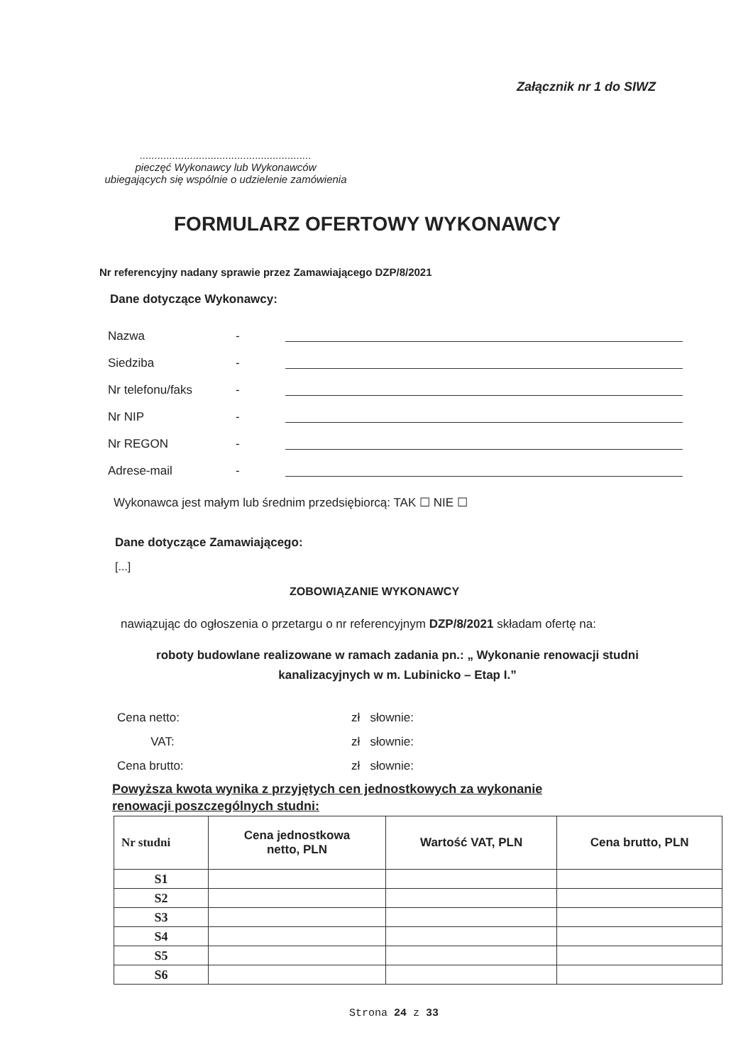Załącznik nr 1 do SIWZ
..........................................................
pieczęć Wykonawcy lub Wykonawców
ubiegających się wspólnie o udzielenie zamówienia
FORMULARZ OFERTOWY WYKONAWCY
Nr referencyjny nadany sprawie przez Zamawiającego DZP/8/2021
Dane dotyczące Wykonawcy:
Nazwa -
Siedziba -
Nr telefonu/faks -
Nr NIP -
Nr REGON -
Adrese-mail -
Wykonawca jest małym lub średnim przedsiębiorcą: TAK ☐ NIE ☐
Dane dotyczące Zamawiającego:
[...]
ZOBOWIĄZANIE WYKONAWCY
nawiązując do ogłoszenia o przetargu o nr referencyjnym DZP/8/2021 składam ofertę na:
roboty budowlane realizowane w ramach zadania pn.: „ Wykonanie renowacji studni
kanalizacyjnych w m. Lubinicko – Etap I.”
Cena netto: zł słownie:
VAT: zł słownie:
Cena brutto: zł słownie:
Powyższa kwota wynika z przyjętych cen jednostkowych za wykonanie
renowacji poszczególnych studni:
| Nr studni | Cena jednostkowa netto, PLN | Wartość VAT, PLN | Cena brutto, PLN |
| --- | --- | --- | --- |
| S1 | | | |
| S2 | | | |
| S3 | | | |
| S4 | | | |
| S5 | | | |
| S6 | | | |
Strona 24 z 33